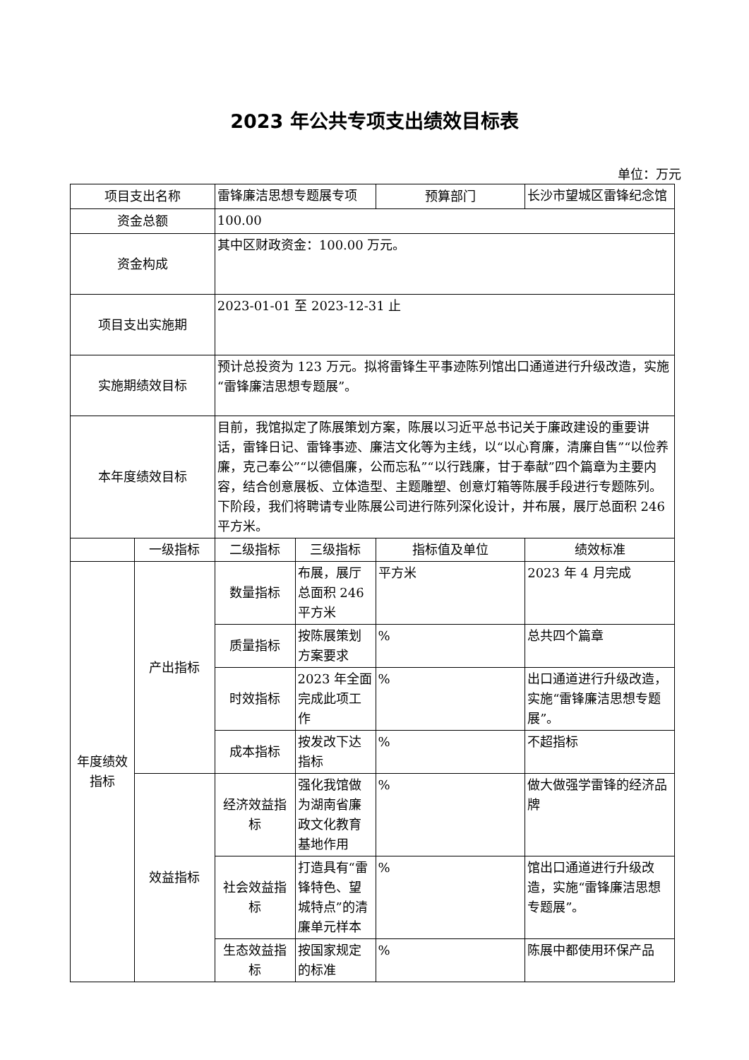2023 年公共专项支出绩效目标表
单位：万元
| 项目支出名称 | | 雷锋廉洁思想专题展专项 | | 预算部门 | 长沙市望城区雷锋纪念馆 |
| 资金总额 | | 100.00 | | | |
| 资金构成 | | 其中区财政资金：100.00 万元。 | | | |
| 项目支出实施期 | | 2023-01-01 至 2023-12-31 止 | | | |
| 实施期绩效目标 | | 预计总投资为 123 万元。拟将雷锋生平事迹陈列馆出口通道进行升级改造，实施“雷锋廉洁思想专题展”。 | | | |
| 本年度绩效目标 | | 目前，我馆拟定了陈展策划方案，陈展以习近平总书记关于廉政建设的重要讲话，雷锋日记、雷锋事迹、廉洁文化等为主线，以“以心育廉，清廉自售”“以俭养廉，克己奉公”“以德倡廉，公而忘私”“以行践廉，甘于奉献”四个篇章为主要内容，结合创意展板、立体造型、主题雕塑、创意灯箱等陈展手段进行专题陈列。下阶段，我们将聘请专业陈展公司进行陈列深化设计，并布展，展厅总面积 246 平方米。 | | | |
| | 一级指标 | 二级指标 | 三级指标 | 指标值及单位 | 绩效标准 |
| 年度绩效指标 | 产出指标 | 数量指标 | 布展，展厅总面积 246 平方米 | 平方米 | 2023 年 4 月完成 |
| | | 质量指标 | 按陈展策划方案要求 | % | 总共四个篇章 |
| | | 时效指标 | 2023 年全面完成此项工作 | % | 出口通道进行升级改造，实施“雷锋廉洁思想专题展”。 |
| | | 成本指标 | 按发改下达指标 | % | 不超指标 |
| | 效益指标 | 经济效益指标 | 强化我馆做为湖南省廉政文化教育基地作用 | % | 做大做强学雷锋的经济品牌 |
| | | 社会效益指标 | 打造具有“雷锋特色、望城特点”的清廉单元样本 | % | 馆出口通道进行升级改造，实施“雷锋廉洁思想专题展”。 |
| | | 生态效益指标 | 按国家规定的标准 | % | 陈展中都使用环保产品 |